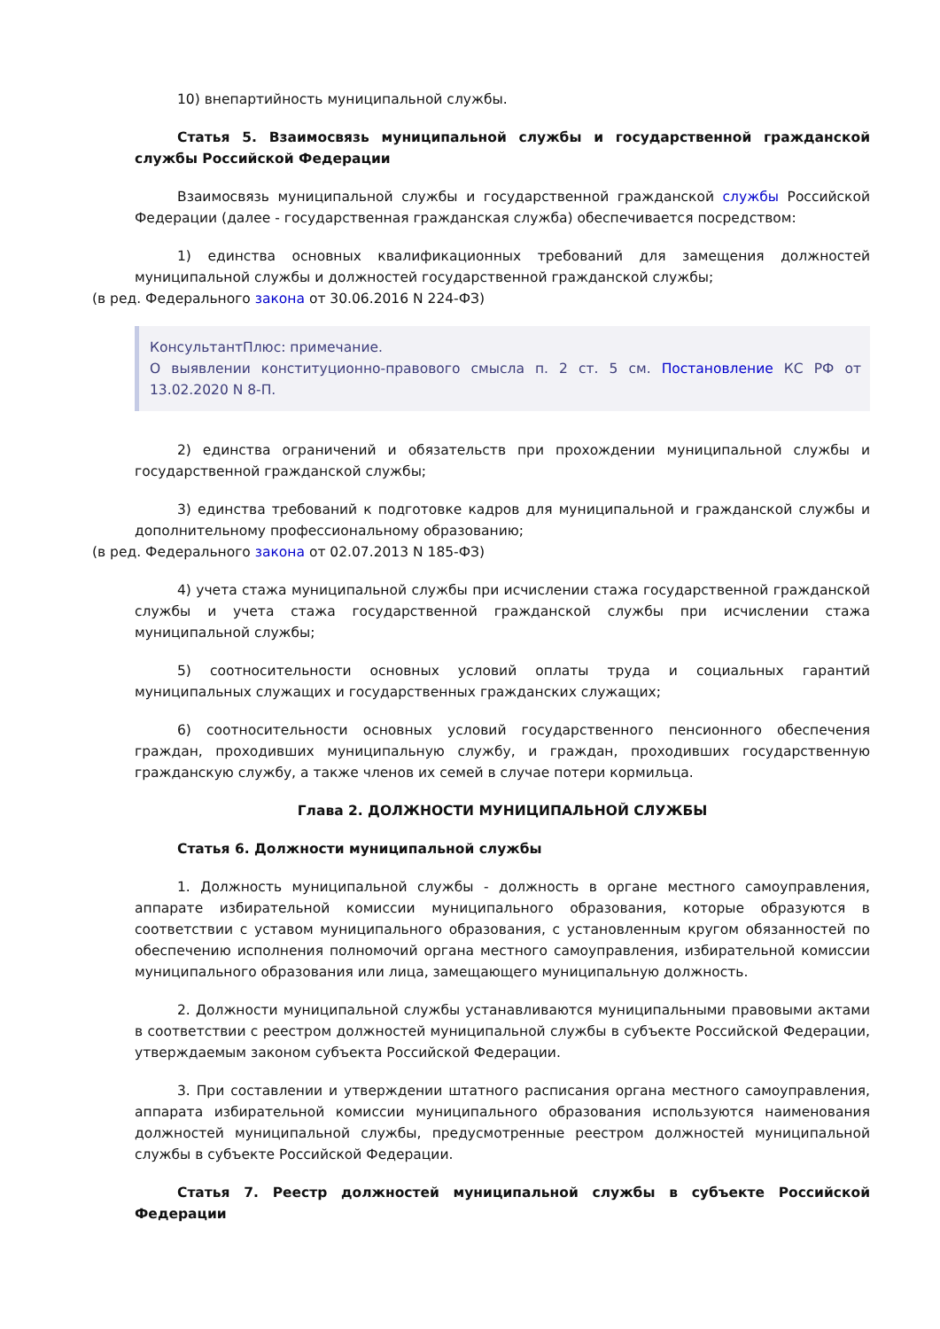10) внепартийность муниципальной службы.
Статья 5. Взаимосвязь муниципальной службы и государственной гражданской службы Российской Федерации
Взаимосвязь муниципальной службы и государственной гражданской службы Российской Федерации (далее - государственная гражданская служба) обеспечивается посредством:
1) единства основных квалификационных требований для замещения должностей муниципальной службы и должностей государственной гражданской службы;
(в ред. Федерального закона от 30.06.2016 N 224-ФЗ)
КонсультантПлюс: примечание.
О выявлении конституционно-правового смысла п. 2 ст. 5 см. Постановление КС РФ от 13.02.2020 N 8-П.
2) единства ограничений и обязательств при прохождении муниципальной службы и государственной гражданской службы;
3) единства требований к подготовке кадров для муниципальной и гражданской службы и дополнительному профессиональному образованию;
(в ред. Федерального закона от 02.07.2013 N 185-ФЗ)
4) учета стажа муниципальной службы при исчислении стажа государственной гражданской службы и учета стажа государственной гражданской службы при исчислении стажа муниципальной службы;
5) соотносительности основных условий оплаты труда и социальных гарантий муниципальных служащих и государственных гражданских служащих;
6) соотносительности основных условий государственного пенсионного обеспечения граждан, проходивших муниципальную службу, и граждан, проходивших государственную гражданскую службу, а также членов их семей в случае потери кормильца.
Глава 2. ДОЛЖНОСТИ МУНИЦИПАЛЬНОЙ СЛУЖБЫ
Статья 6. Должности муниципальной службы
1. Должность муниципальной службы - должность в органе местного самоуправления, аппарате избирательной комиссии муниципального образования, которые образуются в соответствии с уставом муниципального образования, с установленным кругом обязанностей по обеспечению исполнения полномочий органа местного самоуправления, избирательной комиссии муниципального образования или лица, замещающего муниципальную должность.
2. Должности муниципальной службы устанавливаются муниципальными правовыми актами в соответствии с реестром должностей муниципальной службы в субъекте Российской Федерации, утверждаемым законом субъекта Российской Федерации.
3. При составлении и утверждении штатного расписания органа местного самоуправления, аппарата избирательной комиссии муниципального образования используются наименования должностей муниципальной службы, предусмотренные реестром должностей муниципальной службы в субъекте Российской Федерации.
Статья 7. Реестр должностей муниципальной службы в субъекте Российской Федерации